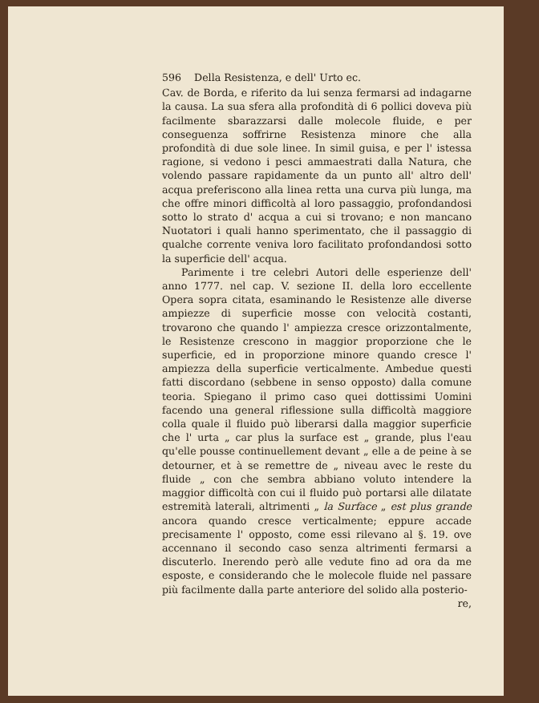596 Della Resistenza, e dell' Urto ec.
Cav. de Borda, e riferito da lui senza fermarsi ad indagarne la causa. La sua sfera alla profondità di 6 pollici doveva più facilmente sbarazzarsi dalle molecole fluide, e per conseguenza soffrirne Resistenza minore che alla profondità di due sole linee. In simil guisa, e per l' istessa ragione, si vedono i pesci ammaestrati dalla Natura, che volendo passare rapidamente da un punto all' altro dell' acqua preferiscono alla linea retta una curva più lunga, ma che offre minori difficoltà al loro passaggio, profondandosi sotto lo strato d' acqua a cui si trovano; e non mancano Nuotatori i quali hanno sperimentato, che il passaggio di qualche corrente veniva loro facilitato profondandosi sotto la superficie dell' acqua.
Parimente i tre celebri Autori delle esperienze dell' anno 1777. nel cap. V. sezione II. della loro eccellente Opera sopra citata, esaminando le Resistenze alle diverse ampiezze di superficie mosse con velocità costanti, trovarono che quando l' ampiezza cresce orizzontalmente, le Resistenze crescono in maggior proporzione che le superficie, ed in proporzione minore quando cresce l' ampiezza della superficie verticalmente. Ambedue questi fatti discordano (sebbene in senso opposto) dalla comune teoria. Spiegano il primo caso quei dottissimi Uomini facendo una general riflessione sulla difficoltà maggiore colla quale il fluido può liberarsi dalla maggior superficie che l' urta „ car plus la surface est „ grande, plus l'eau qu'elle pousse continuellement devant „ elle a de peine à se detourner, et à se remettre de „ niveau avec le reste du fluide „ con che sembra abbiano voluto intendere la maggior difficoltà con cui il fluido può portarsi alle dilatate estremità laterali, altrimenti „ la Surface „ est plus grande ancora quando cresce verticalmente; eppure accade precisamente l' opposto, come essi rilevano al §. 19. ove accennano il secondo caso senza altrimenti fermarsi a discuterlo. Inerendo però alle vedute fino ad ora da me esposte, e considerando che le molecole fluide nel passare più facilmente dalla parte anteriore del solido alla posterio-
re,